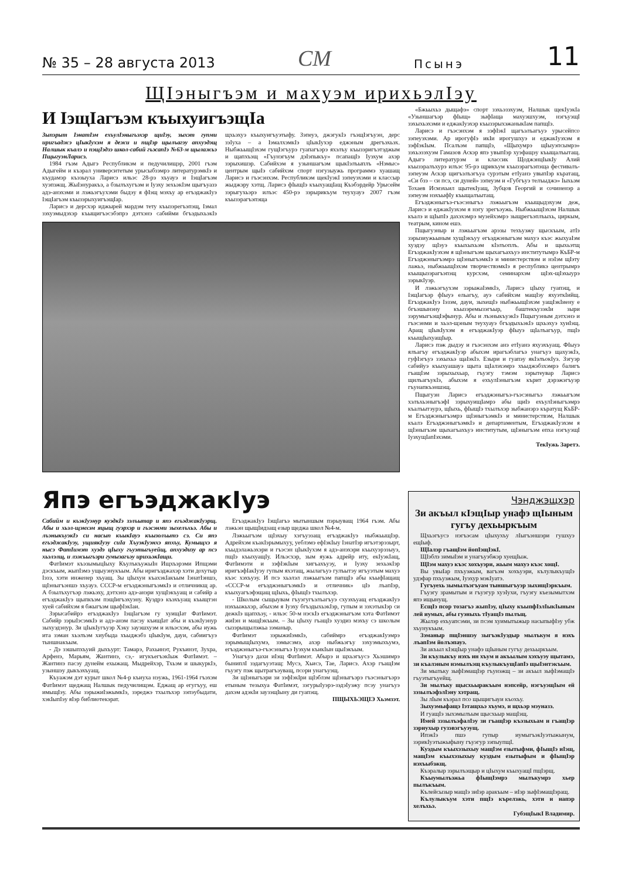№ 35 – 28 августа 2013 СМ Псынэ 11
ЩIэныгъэм и махуэм ирихьэлIэу
И IэщIагъэм къыхуигъэщIа
Зыпэрыт IэнатIэм ехъулIэныгъэхэр щиIэу, зыхэт гупми иригъаджэ цIыкIухэм я дежи и пщIэр щылъагэу апхуэдэщ Налшык къалэ и пэщIэдзэ школ-сабий гъэсапIэ №63-м щылажьэ ПщыгуэнЛарисэ.
1984 гъэм Адыгэ Республикэм и педучилищэр, 2001 гъэм Адыгейм и къэрал университетым урысыбзэмрэ литературэмкIэ и къудамэр къэзыуха Ларисэ ильэс 28-рэ хъуауэ и IэщIагъэм хуэпэжщ. ЖыIэнуракъэ, а бзылъхугъэм и Iуэху зехьэкIэм щыгъуазэ адэ-анэхэми и лэжьэгъухэми быдэу я фIэщ мэхъу ар егъэджакIуэ IэщIагъэм къызэрыхуигъэщIар.
Ларисэ и дерсхэр иджырей мардэм тету къызэрегъэпэщ, Iэмал зэхуэмыдэхэр къыщигъэсэбэпрэ дэтхэнэ сабийми бгъэдыхьэкIэ щхьэхуэ къыхуигъуэтыфу. Зэпеуэ, джэгукIэ гъэщIэгъуэн, дерс зэIуха – а IэмалхэмкIэ цIыкIухэр еджэным дрегъэхьэх. НыбжьыщIэхэм гущIэгъурэ гуапагъэрэ яхэлъу къызэригъэтэджым и щапхъэщ «Гъунэгъум дэIэпыкъу» псапащIэ Iуэхум ахэр зэрыхишэр. Сабийхэм я узыншагъэм щыкIэлъыплъ «Нэмыс» центрым щыIэ сабийхэм спорт нэгузыужь программэ хуашащ Ларисэ и гъэсэнхэм. Республикэм щекIуэкI зэпеуэхэми и классыр жыджэру хэтщ. Ларисэ фIыщIэ къыхуащIащ Къэбэрдейр Урысейм зэрыгухьэрэ илъэс 450-рэ зэрырикъум теухуауэ 2007 гъэм къызэрагъэпэща
«Бжьыхьэ дыщафэ» спорт зэхьэзэхуэм, Налшык щекIуэкIа «Узыншагъэр фIыщ» зыфIаща махуэшхуэм, нэгъуэщI зэхыхьэхэми и еджакIуэхэр къызэрыхэжаныкIам папщIэ.
Ларисэ и гъэсэнхэм я зэфIэкI щагъэлъагъуэ урысейпсо зэпеуэхэми. Ар ирогуфIэ икIи ирогушхуэ и еджакIуэхэм я зэфIэкIым. Псалъэм папщIэ, «Щыхумрэ щIыуэпсымрэ» зэхьэзэхуэм Гамазов Аскэр япэ увыпIэр хуэфащэу къыщалъытащ. Адыгэ литературэм и классик ЩоджэнцIыкIу Алий къызэралъхурэ илъэс 95-рэ щрикъум къызэрагъэпэща фестивалъ-зэпеуэм Аскэр щигъэлъэгъуа сурэтым етIуанэ увыпIэр къратащ, «Си бзэ – си псэ, си дуней» зэпеуэм и «Губгъуэ телъыджэ» Iыхьэм Тохаев Исмэхьил щытекIуащ, Зубцов Георгий и сочиненэр а зэпеуэм нэхъыфIу къыщалъытащ.
Егъэджэныгъэ-гъэсэныгъэ лэжьыгъэм къыщыдэхуэм деж, Ларисэ и еджакIуэхэм я нэгу зрегъэужь. НыбжьыщIэхэм Налшык къалэ и щIыпIэ дахэхэмрэ музейхэмрэ зыщрегъэплъыхь, циркым, театрым, кином ешэ.
Пщыгуэныр и лэжьыгъэм арэзы техъуэжу щыскъым, атIэ зэрызиужьыным хущIэкъуу егъэджэныгъэм махуэ къэс жыхуаIэм хуэдэу щIэуэ къыхыхьэм кIэлъоплъ. Абы и щыхьэтщ ЕгъэджакIуэхэм я щIэныгъэм щыхагъахъуэ институтымрэ КъБР-м Егъэджэныгъэмрэ щIэныгъэмкIэ и министерствэм и нэIэм щIэту лажьэ, ныбжьыщIэхэм творчествэмкIэ я республикэ центрымрэ къыщызэрагъэпэщ курсхэм, семинархэм щIэх-щIэхыурэ зэрыкIуэр.
И лэжьэгъухэм зэрыжаIэмкIэ, Ларисэ цIыху гуапэщ, и IэщIагъэр фIыуэ ельагъу, ауэ сабийхэм мащIэу яхуэткIийщ. ЕгъэджакIуэ Iэзэм, дауи, зыхещIэ ныбжьыщIэхэм уащIэкIиену е бгъэшынэну къызэремызэгъыр, баштекъузэкIи зыри зэрумыгъэщIэфынур. Абы и лъэныкъуэкIэ Пщыгуэным дэтхэнэ и гъэсэнми и хьэл-щэным теухуауэ бгъэдыхьэкIэ щхьэхуэ хуиIэщ. Аращ цIыкIухэм я егъэджакIуэр фIыуэ щIалъагъур, пщIэ къыщIыхуащIыр.
Ларисэ пэж дыдэу и гъэсэнхэм анэ етIуанэ яхуэхъуащ. ФIыуэ ялъагъу егъэджакIуэр абыхэм ирагъэблагъэ унагъуэ щахуэкIэ, гуфIэгъуэ зэхыхьэ щаIэкIэ. Езыри и гуапэу якIэлъокIуэ. Зэгуэр сабийуэ къыхуашауэ щыта щIалэхэмрэ хъыджэбзхэмрэ балигъ гъащIэм зэрыхыхьар, гъуэгу тэмэм зэрытеувар Ларисэ щилъагъукIэ, абыхэм я ехъулIэныгъэм кърит дэрэжэгъуэр гъунапкъэншэщ.
Пщыгуэн Ларисэ егъэджэныгъэ-гъэсэныгъэ лэжьыгъэм хэлъхьэныгъэфI зэрыхуищIамрэ абы щиIэ ехъулIэныгъэмрэ къалъытэурэ, щIыхь, фIыщIэ тхылъхэр зыбжанэрэ кърату­щ КъБР-м Егъэджэныгъэмрэ щIэныгъэмкIэ и министерствэм, Налшык къалэ ЕгъэджэныгъэмкIэ и департаментым, ЕгъэджакIуэхэм я щIэныгъэм щыхагъахъуэ институтым, щIэныгъэм епха нэгъуэщI IуэхущIапIэхэми.
ТекIужь Заретэ.
Япэ егъэджакIуэ
Сабийм и къэкIуэнур куэдкIэ зэлъытар и япэ егъэджакIуэрщ. Абы и хьэл-щэнхэм яцыщ гуэрхэр и гъэсэнми зыхелъхьэ. Абы и лъэныкъуэкIэ си насып къыкIауэ къызолъытэ сэ. Си япэ егъэджакIуэу, ущиякIуэу сиIа ХъуэкIуэнхэ япхъу, Кумыщхэ я нысэ ФатIимэт хуэдэ цIыху гъуэтыгъуейщ, апхуэдизу ар псэ хьэлэлщ, и лэжьыгъэри гумызагъэу ирихьэкIащи.
ФатIимэт къэзымыцIыху КъулъкъужыIн Ищхъэрэми Ипщэми дэскъым, жыпIэмэ ущыуэнукъым. Абы иригъэджахэр хэти дохутыр Iэзэ, хэти инженер хъуащ. Зы цIыхуи къахэкIакъым IэнатIэншэ, щIэныгъэншэ хъуауэ. СССР-м егъэджэныгъэмкIэ и отличникщ ар. А бзылъхугъэр лэжьэху, дэтхэнэ адэ-анэри хущIэкъуащ и сабийр а егъэджакIуэ щыпкъэм пэщIигъэхуэну. Куэдрэ къэхъуащ къыщтэн хуей сабийхэм я бжыгъэм щыфIэкIаи.
Зэрысабийрэ егъэджакIуэ IэщIагъэм гу хуищIат ФатIимэт. Сабийр зэрыIэсэмкIэ и адэ-анэм пасэу къищIат абы и къэкIуэнур зыхуэдэнур. Зи цIыкIугъуэр Хэку зауэшхуэм и ильэсхэм, абы иужь ита зэман хьэлъэм хиубыда хъыджэбз цIыкIум, дауи, сабиигъуэ тыншнакъым.
- Дэ зэшыпхъуий дыхъурт: Тамарэ, Рахьинэт, Рукъинэт, Зухра, Арфенэ, Марьям, Жантинэ, сэ,- игукъегъэкIыж ФатIимэт. – Жантинэ пасэу дунейм ехыжащ. Мыдрейхэр, Тхьэм и шыкуркIэ, узыншэу дыкъэхъуащ.
Къуажэм дэт курыт школ №4-р къиуха нэужь, 1961-1964 гъэхэм ФатIимэт щеджащ Налшык педучилищэм. Еджащ ар егугъуу, еш имыщIэу. Абы зэрыжиIэжымкIэ, зэреджэ тхылъхэр зэпэубыдати, хэкIыпIэу яIэр библиотекэрат.
ЕгъэджакIуэ IэщIагъэ мытыншым пэрыуващ 1964 гъэм. Абы лэжьэн щыщIидзащ езыр щеджа школ №4-м.
Лэжьыгъэм щIэхыу хэгъуэзащ егъэджакIуэ ныбжьыщIэр. Адрейхэм къакIэрымыхуу, уеблэмэ ефIэкIыу IэнатIэр игъэтэрэзырт, къыдэлажьэхэри и гъэсэн цIыкIухэм я адэ-анэхэри къыхуэрэзыуэ, пщIэ къыхуащIу. Ильэсхэр, зым яужь адрейр иту, екIуэкIащ, ФатIимэти и зэфIэкIым хигъахъуэу, и Iуэху зехьэкIэр иригъэфIакIуэу гупым яхэтащ, жылагъуэ гулъытэу игъуэтым махуэ къэс хэхъуэу. И псэ хьэлэл лэжьыгъэм папщIэ абы къыфIащащ «СССР-м егъэджэныгъэмкIэ и отличник» цIэ лъапIэр, къыхуагъэфэщащ щIыхь, фIыщIэ тхылъхэр.
- Школым сыщыувам гъуэгугъэлъагъуэ схуэхъуащ егъэджакIуэ нэхъыжьхэр, абыхэм я Iуэху бгъэдыхьэкIэр, гупым и зэхэтыкIэр си дежкIэ щапхъэу, - ильэс 50-м нэскIэ егъэджэныгъэм хэта ФатIимэт жиIэн и мащIэкъым. – Зы цIыху гъащIэ хуэдиз мэхъу сэ школым сызэрыщылэжьа зэманыр.
ФатIимэт зэрыжиIэмкIэ, сабиймрэ егъэджакIуэмрэ зэрымыщIыхумэ, зэмысэмэ, ахэр ныбжьэгъу зэхуэмыхъумэ, егъэджэныгъэ-гъэсэныгъэ Iуэхум къикIын щыIэкъым.
Унагъуэ дахи иIэщ ФатIимэт. Абырэ и щхьэгъусэ Хьэшимрэ быниплI зэдагъуэтащ: Мусэ, Хьисэ, Тае, Ларисэ. Ахэр гъащIэм гъуэгу пэж щытрагъэуващ, псори унагъуэщ.
Зи щIэныгъэри зи зэфIэкIри щIэблэм щIэныгъэрэ гъэсэныгъэрэ етыным тезыхуа ФатIимэт, зэгурыIуэрэ-зэдэIуэжу псэу унагъуэ дахэм адэкIи заузэщIыну ди гуапэщ.
ПЩЫХЬЭЩIЭ Хьэмзэт.
Чэнджэщхэр
Зи акъыл кIэщIыр унафэ щIыным гугъу дехьыркъым
Щхьэгъусэ нэгъэсам цIыхухъу лIыгъэншэри гушхуэ ещIыф.
ЩIалэр гъащIэм йопIэщIэкI.
ЩIэблэ зимыIэм и унагъуэбжэр хуещIыж.
ЩIэм махуэ къэс хохъуэри, жьым махуэ къэс хощI.
Вы увыIар пхъуэжым, вагъэм хохъуэри, кълулыкъущIэ удэфар пхъуэжым, Iуэхур мэкIуатэ.
Гугъуехь зымылъэгъуам тыншыгъуэр зыхищIэркъым.
Гъуэгу зрамытым и гъуэгур хуэIухи, гъуэгу къезымытхэм япэ ищынущ.
ЕсщIэ псор тозагъэ жыпIэу, цIыху къыпфIэлIыкIыным лей иумых, абы гуэныхь тIуащIэ пылъщ.
Жылэр ехъуапсэми, зи псэм хуимытыжыр насыпыфIэу убж хъунукъым.
Зэманыр пщIэншэу зыгъэкIуэдыр мылъкум я нэхъ лъапIэм йолъэпауэ.
Зи акъыл кIэщIыр унафэ щIыным гугъу дехьыркъым.
Зи къулыкъу нэхъ ин хъум и акъылым хэхъуэу щытамэ, зи къалэным нэмылъэщ къулыкъущIапIэ щыIэнтэкъым.
Зи мылъку зыфIэмащIэр гъунэжщ – зи акъыл зыфIэмащIэ гъуэтыгъуейщ.
Зи мылъку щысхьыракъым нэпсейр, нэгъуэщIым ей зэзылъэфэлIэну хэтращ.
Зы лIым къэрал псо щыщигъауи къохъу.
Зыхуэмыфащэ Iэтащхьэ хъумэ, и щхьэр мэуназэ.
И гуащIэ зыхэмылъым щысхьыр мащIэщ.
Имей зэзылъэфалIэу зи гъащIэр къэзыхьам и гъащIэр зэриухыр гузэвэгъуэущ.
ИпэкIэ пшэ гупыр иумыгъэкIуэтыжынум, зэрикIуэтыжыфыну гъуэгур зэпыупщI.
Куэдым къыхэзыхыу мащIэм езытыфми, фIыщIэ иIэщ, мащIэм къыхэзыхыу куэдым езытыфым и фIыщIэр нэхъыбэжщ.
Къэралыр зэрылъэщыр и цIыхум къыхуащI пщIэрщ.
Къыумылъэжьа фIыщIэмрэ мылъкумрэ хьер пылъкъым.
Кълейсызыр мащIэ зиIэр аракъым – иIэр зыфIэмащIэращ.
Кълулыкъум хэти пщIэ кърелэжь, хэти и напэр хелъхьэ.
ГубэщIыкI Владимир.